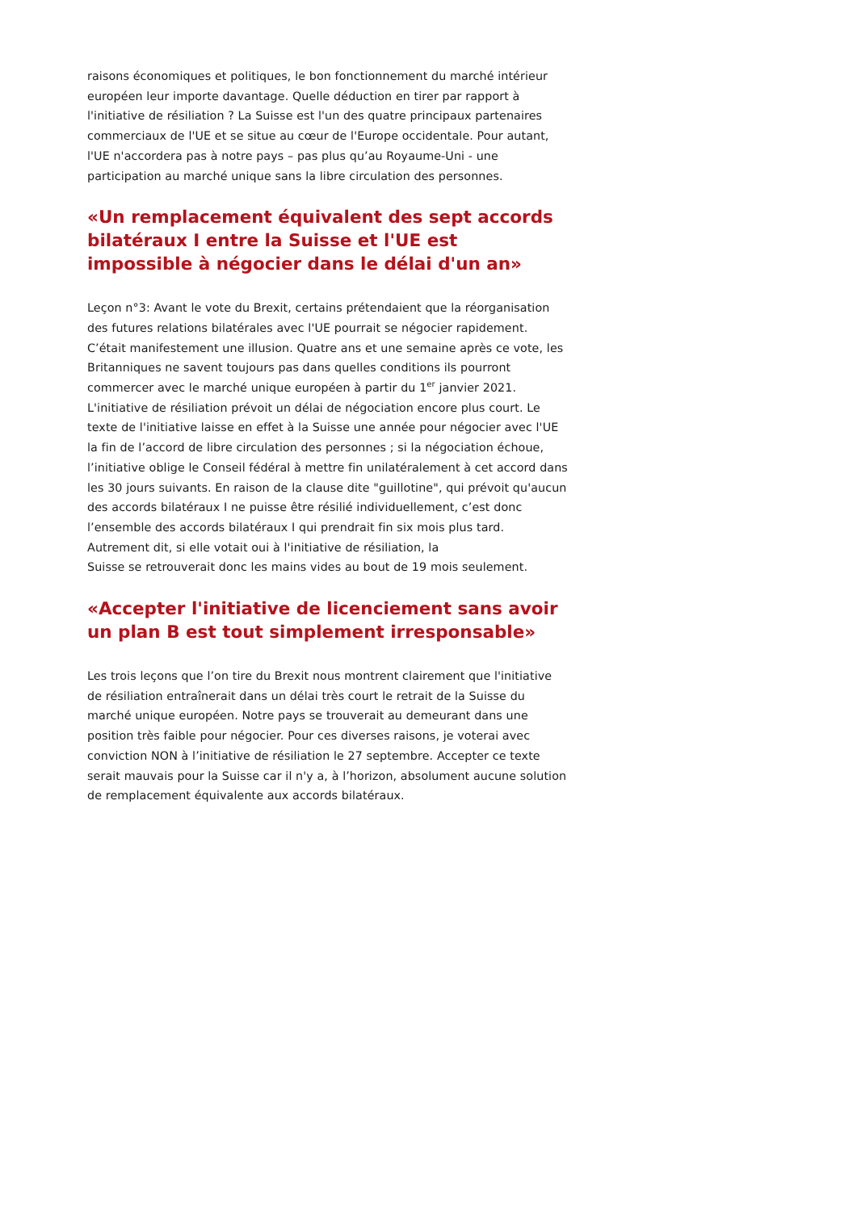raisons économiques et politiques, le bon fonctionnement du marché intérieur européen leur importe davantage. Quelle déduction en tirer par rapport à l'initiative de résiliation ? La Suisse est l'un des quatre principaux partenaires commerciaux de l'UE et se situe au cœur de l'Europe occidentale. Pour autant, l'UE n'accordera pas à notre pays – pas plus qu’au Royaume-Uni - une participation au marché unique sans la libre circulation des personnes.
«Un remplacement équivalent des sept accords bilatéraux I entre la Suisse et l'UE est impossible à négocier dans le délai d'un an»
Leçon n°3: Avant le vote du Brexit, certains prétendaient que la réorganisation des futures relations bilatérales avec l'UE pourrait se négocier rapidement. C’était manifestement une illusion. Quatre ans et une semaine après ce vote, les Britanniques ne savent toujours pas dans quelles conditions ils pourront commercer avec le marché unique européen à partir du 1<sup>er</sup> janvier 2021.
L'initiative de résiliation prévoit un délai de négociation encore plus court. Le texte de l'initiative laisse en effet à la Suisse une année pour négocier avec l'UE la fin de l’accord de libre circulation des personnes ; si la négociation échoue, l’initiative oblige le Conseil fédéral à mettre fin unilatéralement à cet accord dans les 30 jours suivants. En raison de la clause dite "guillotine", qui prévoit qu'aucun des accords bilatéraux I ne puisse être résilié individuellement, c’est donc l’ensemble des accords bilatéraux I qui prendrait fin six mois plus tard. Autrement dit, si elle votait oui à l'initiative de résiliation, la
Suisse se retrouverait donc les mains vides au bout de 19 mois seulement.
«Accepter l'initiative de licenciement sans avoir un plan B est tout simplement irresponsable»
Les trois leçons que l’on tire du Brexit nous montrent clairement que l'initiative de résiliation entraînerait dans un délai très court le retrait de la Suisse du marché unique européen. Notre pays se trouverait au demeurant dans une position très faible pour négocier. Pour ces diverses raisons, je voterai avec conviction NON à l’initiative de résiliation le 27 septembre. Accepter ce texte serait mauvais pour la Suisse car il n'y a, à l’horizon, absolument aucune solution de remplacement équivalente aux accords bilatéraux.